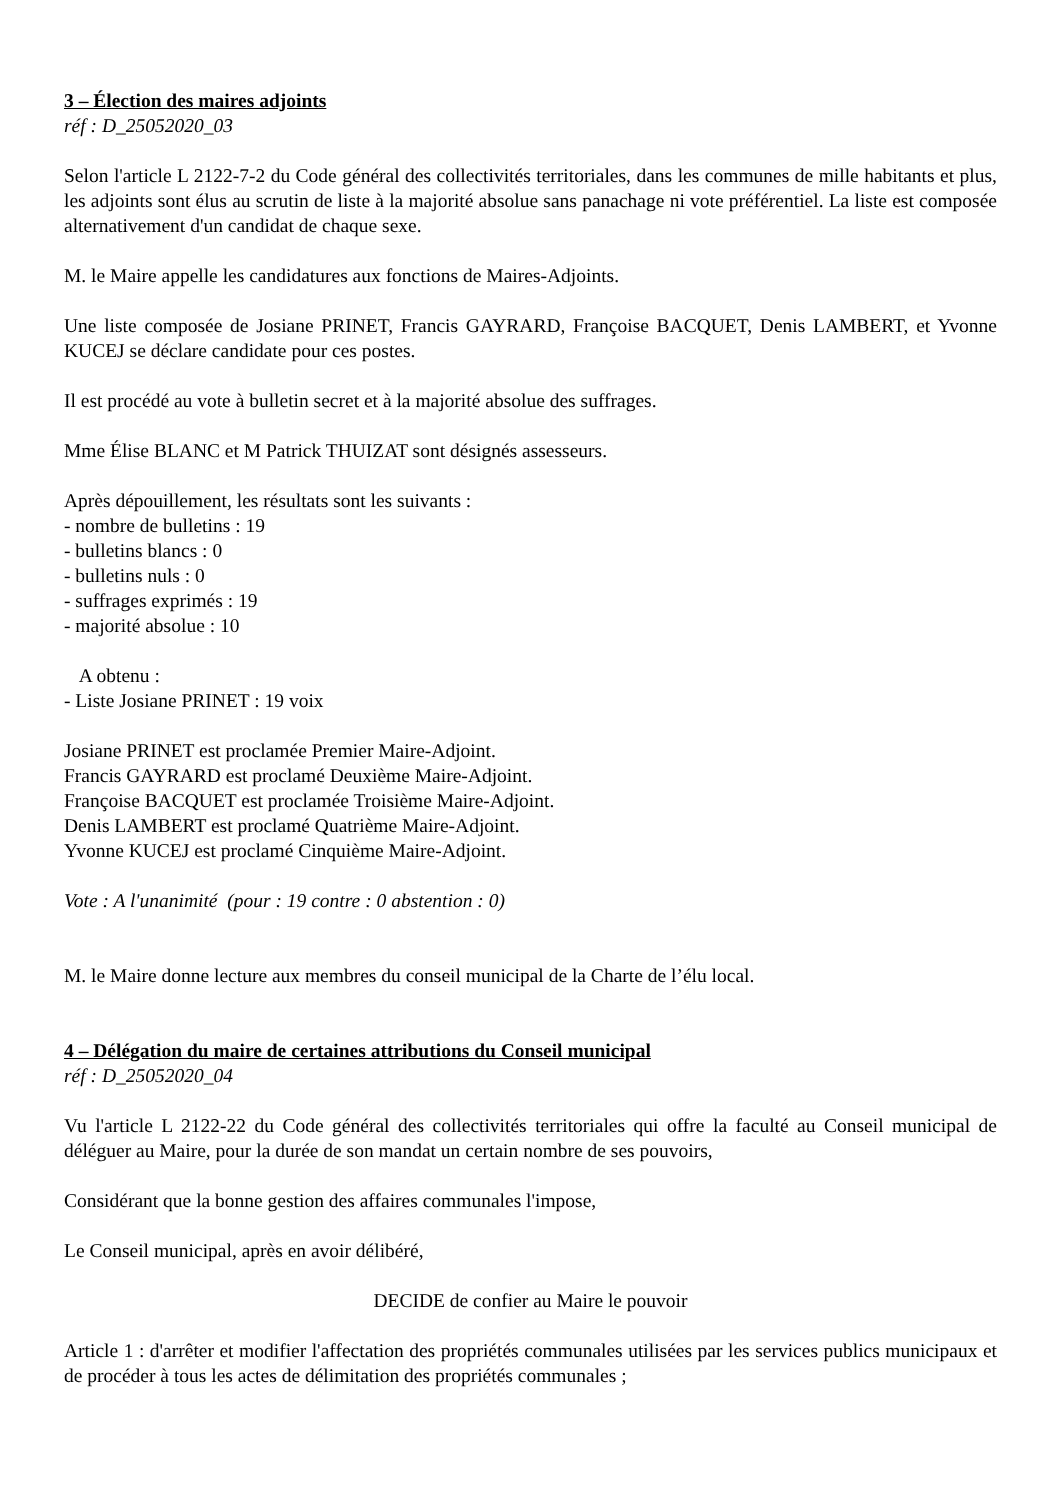3 – Élection des maires adjoints
réf : D_25052020_03
Selon l'article L 2122-7-2 du Code général des collectivités territoriales, dans les communes de mille habitants et plus, les adjoints sont élus au scrutin de liste à la majorité absolue sans panachage ni vote préférentiel. La liste est composée alternativement d'un candidat de chaque sexe.
M. le Maire appelle les candidatures aux fonctions de Maires-Adjoints.
Une liste composée de Josiane PRINET, Francis GAYRARD, Françoise BACQUET, Denis LAMBERT, et Yvonne KUCEJ se déclare candidate pour ces postes.
Il est procédé au vote à bulletin secret et à la majorité absolue des suffrages.
Mme Élise BLANC et M Patrick THUIZAT sont désignés assesseurs.
Après dépouillement, les résultats sont les suivants :
- nombre de bulletins : 19
- bulletins blancs : 0
- bulletins nuls : 0
- suffrages exprimés : 19
- majorité absolue : 10
A obtenu :
- Liste Josiane PRINET : 19 voix
Josiane PRINET est proclamée Premier Maire-Adjoint.
Francis GAYRARD est proclamé Deuxième Maire-Adjoint.
Françoise BACQUET est proclamée Troisième Maire-Adjoint.
Denis LAMBERT est proclamé Quatrième Maire-Adjoint.
Yvonne KUCEJ est proclamé Cinquième Maire-Adjoint.
Vote : A l'unanimité (pour : 19 contre : 0 abstention : 0)
M. le Maire donne lecture aux membres du conseil municipal de la Charte de l’élu local.
4 – Délégation du maire de certaines attributions du Conseil municipal
réf : D_25052020_04
Vu l'article L 2122-22 du Code général des collectivités territoriales qui offre la faculté au Conseil municipal de déléguer au Maire, pour la durée de son mandat un certain nombre de ses pouvoirs,
Considérant que la bonne gestion des affaires communales l'impose,
Le Conseil municipal, après en avoir délibéré,
DECIDE de confier au Maire le pouvoir
Article 1 : d'arrêter et modifier l'affectation des propriétés communales utilisées par les services publics municipaux et de procéder à tous les actes de délimitation des propriétés communales ;